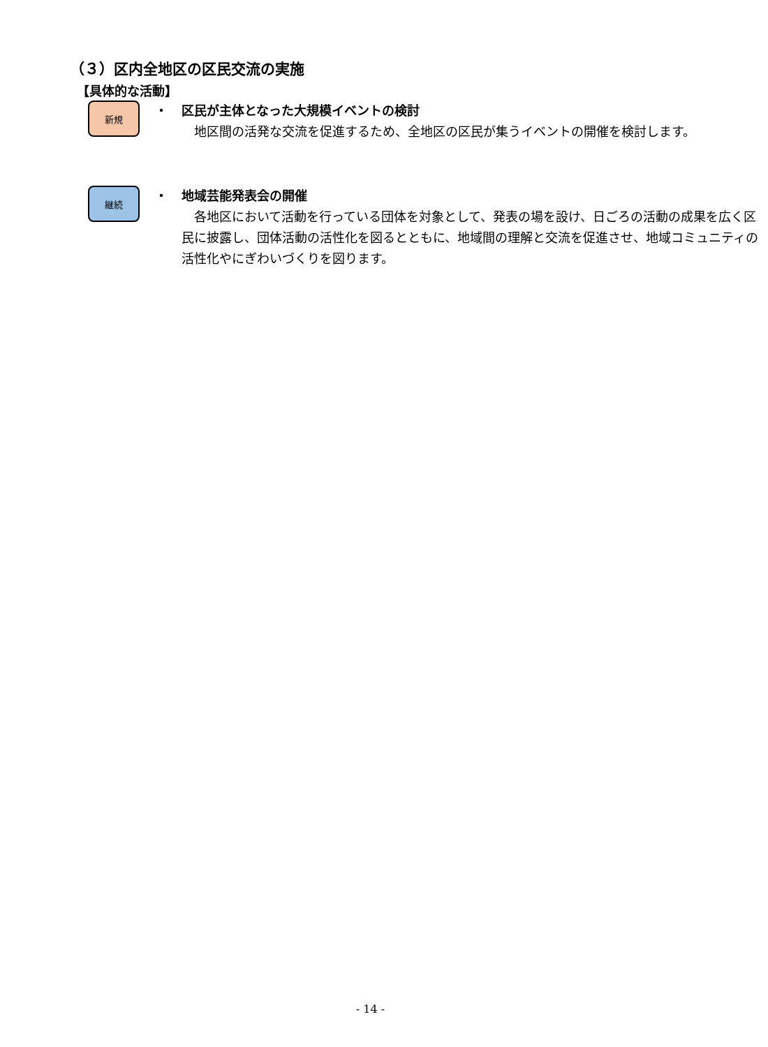（３）区内全地区の区民交流の実施
【具体的な活動】
新規
・ 区民が主体となった大規模イベントの検討
地区間の活発な交流を促進するため、全地区の区民が集うイベントの開催を検討します。
継続
・ 地域芸能発表会の開催
各地区において活動を行っている団体を対象として、発表の場を設け、日ごろの活動の成果を広く区民に披露し、団体活動の活性化を図るとともに、地域間の理解と交流を促進させ、地域コミュニティの活性化やにぎわいづくりを図ります。
- 14 -